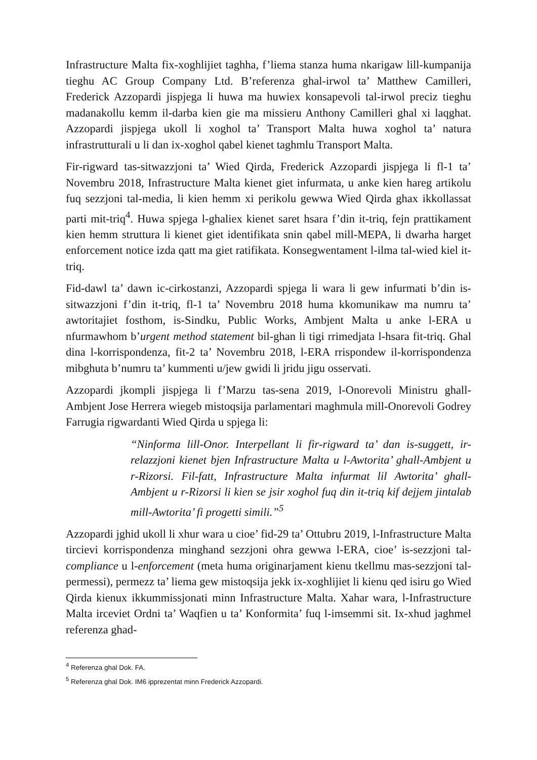Infrastructure Malta fix-xoghlijiet taghha, f’liema stanza huma nkarigaw lill-kumpanija tieghu AC Group Company Ltd. B’referenza ghal-irwol ta’ Matthew Camilleri, Frederick Azzopardi jispjega li huwa ma huwiex konsapevoli tal-irwol preciz tieghu madanakollu kemm il-darba kien gie ma missieru Anthony Camilleri ghal xi laqghat. Azzopardi jispjega ukoll li xoghol ta’ Transport Malta huwa xoghol ta’ natura infrastrutturali u li dan ix-xoghol qabel kienet taghmlu Transport Malta.
Fir-rigward tas-sitwazzjoni ta’ Wied Qirda, Frederick Azzopardi jispjega li fl-1 ta’ Novembru 2018, Infrastructure Malta kienet giet infurmata, u anke kien hareg artikolu fuq sezzjoni tal-media, li kien hemm xi perikolu gewwa Wied Qirda ghax ikkollassat parti mit-triq<sup>4</sup>. Huwa spjega l-ghaliex kienet saret hsara f’din it-triq, fejn prattikament kien hemm struttura li kienet giet identifikata snin qabel mill-MEPA, li dwarha harget enforcement notice izda qatt ma giet ratifikata. Konsegwentament l-ilma tal-wied kiel it-triq.
Fid-dawl ta’ dawn ic-cirkostanzi, Azzopardi spjega li wara li gew infurmati b’din is-sitwazzjoni f’din it-triq, fl-1 ta’ Novembru 2018 huma kkomunikaw ma numru ta’ awtoritajiet fosthom, is-Sindku, Public Works, Ambjent Malta u anke l-ERA u nfurmawhom b’urgent method statement bil-ghan li tigi rrimedjata l-hsara fit-triq. Ghal dina l-korrispondenza, fit-2 ta’ Novembru 2018, l-ERA rrispondew il-korrispondenza mibghuta b’numru ta’ kummenti u/jew gwidi li jridu jigu osservati.
Azzopardi jkompli jispjega li f’Marzu tas-sena 2019, l-Onorevoli Ministru ghall-Ambjent Jose Herrera wiegeb mistoqsija parlamentari maghmula mill-Onorevoli Godrey Farrugia rigwardanti Wied Qirda u spjega li:
“Ninforma lill-Onor. Interpellant li fir-rigward ta’ dan is-suggett, ir-relazzjoni kienet bjen Infrastructure Malta u l-Awtorita’ ghall-Ambjent u r-Rizorsi. Fil-fatt, Infrastructure Malta infurmat lil Awtorita’ ghall-Ambjent u r-Rizorsi li kien se jsir xoghol fuq din it-triq kif dejjem jintalab mill-Awtorita’ fi progetti simili.”<sup>5</sup>
Azzopardi jghid ukoll li xhur wara u cioe’ fid-29 ta’ Ottubru 2019, l-Infrastructure Malta tircievi korrispondenza minghand sezzjoni ohra gewwa l-ERA, cioe’ is-sezzjoni tal-compliance u l-enforcement (meta huma originarjament kienu tkellmu mas-sezzjoni tal-permessi), permezz ta’ liema gew mistoqsija jekk ix-xoghlijiet li kienu qed isiru go Wied Qirda kienux ikkummissjonati minn Infrastructure Malta. Xahar wara, l-Infrastructure Malta irceviet Ordni ta’ Waqfien u ta’ Konformita’ fuq l-imsemmi sit. Ix-xhud jaghmel referenza ghad-
<sup>4</sup> Referenza ghal Dok. FA.
<sup>5</sup> Referenza ghal Dok. IM6 ipprezentat minn Frederick Azzopardi.